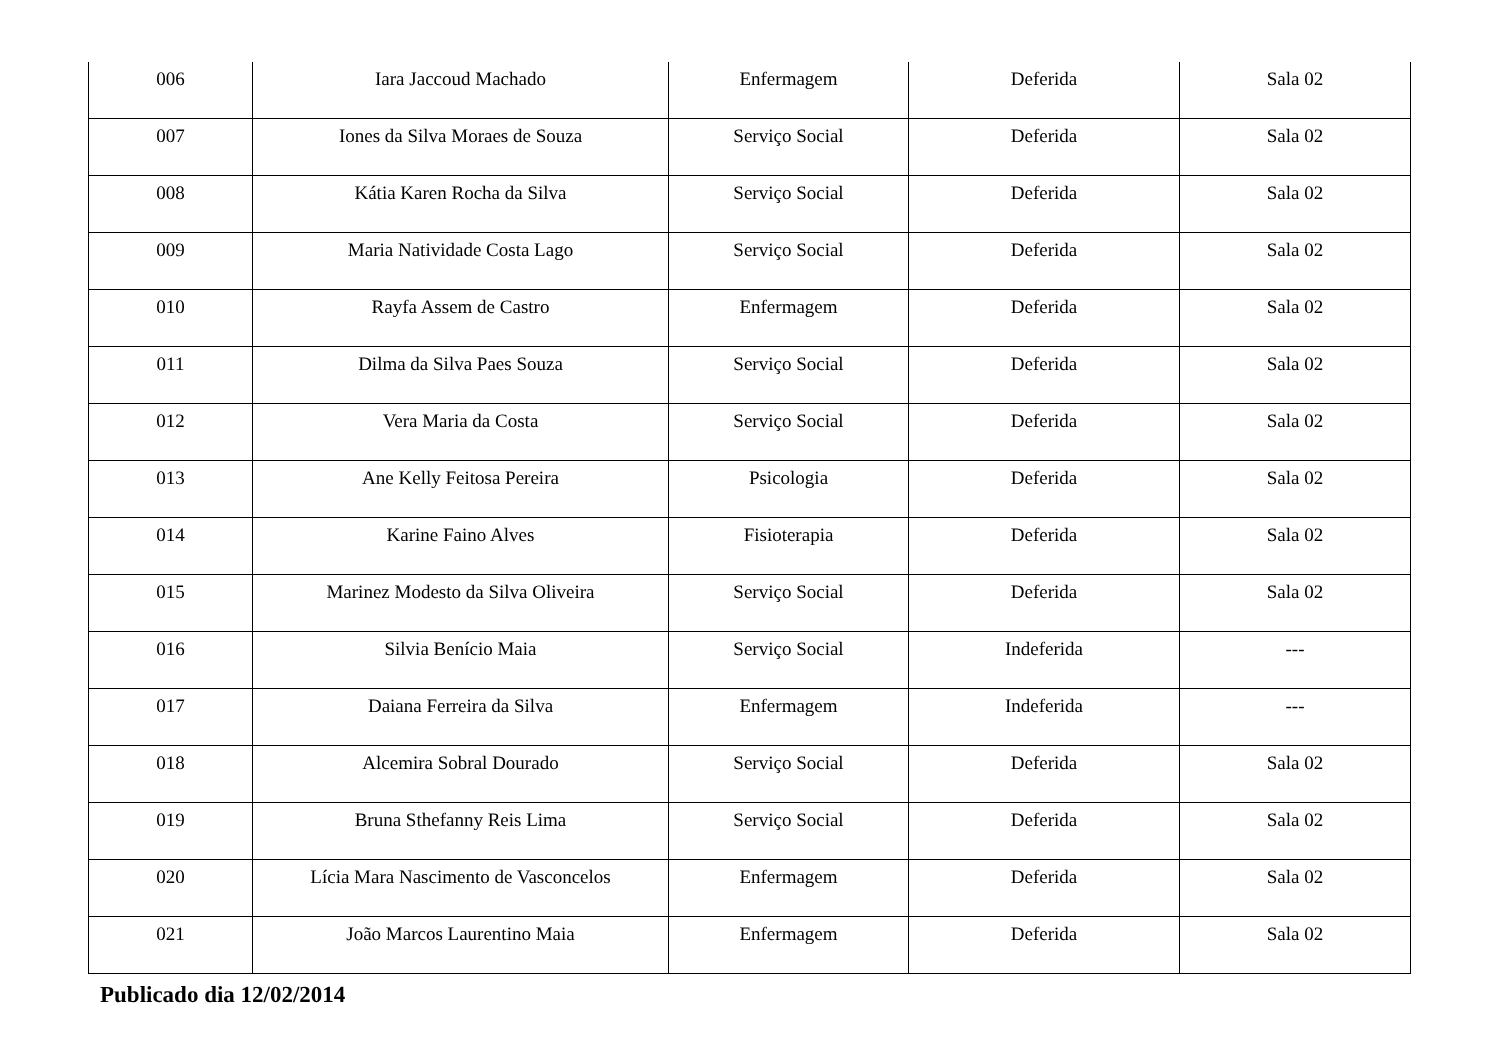| 006 | Iara Jaccoud Machado | Enfermagem | Deferida | Sala 02 |
| 007 | Iones da Silva Moraes de Souza | Serviço Social | Deferida | Sala 02 |
| 008 | Kátia Karen Rocha da Silva | Serviço Social | Deferida | Sala 02 |
| 009 | Maria Natividade Costa Lago | Serviço Social | Deferida | Sala 02 |
| 010 | Rayfa Assem de Castro | Enfermagem | Deferida | Sala 02 |
| 011 | Dilma da Silva Paes Souza | Serviço Social | Deferida | Sala 02 |
| 012 | Vera Maria da Costa | Serviço Social | Deferida | Sala 02 |
| 013 | Ane Kelly Feitosa Pereira | Psicologia | Deferida | Sala 02 |
| 014 | Karine Faino Alves | Fisioterapia | Deferida | Sala 02 |
| 015 | Marinez Modesto da Silva Oliveira | Serviço Social | Deferida | Sala 02 |
| 016 | Silvia Benício Maia | Serviço Social | Indeferida | --- |
| 017 | Daiana Ferreira da Silva | Enfermagem | Indeferida | --- |
| 018 | Alcemira Sobral Dourado | Serviço Social | Deferida | Sala 02 |
| 019 | Bruna Sthefanny Reis Lima | Serviço Social | Deferida | Sala 02 |
| 020 | Lícia Mara Nascimento de Vasconcelos | Enfermagem | Deferida | Sala 02 |
| 021 | João Marcos Laurentino Maia | Enfermagem | Deferida | Sala 02 |
Publicado dia 12/02/2014